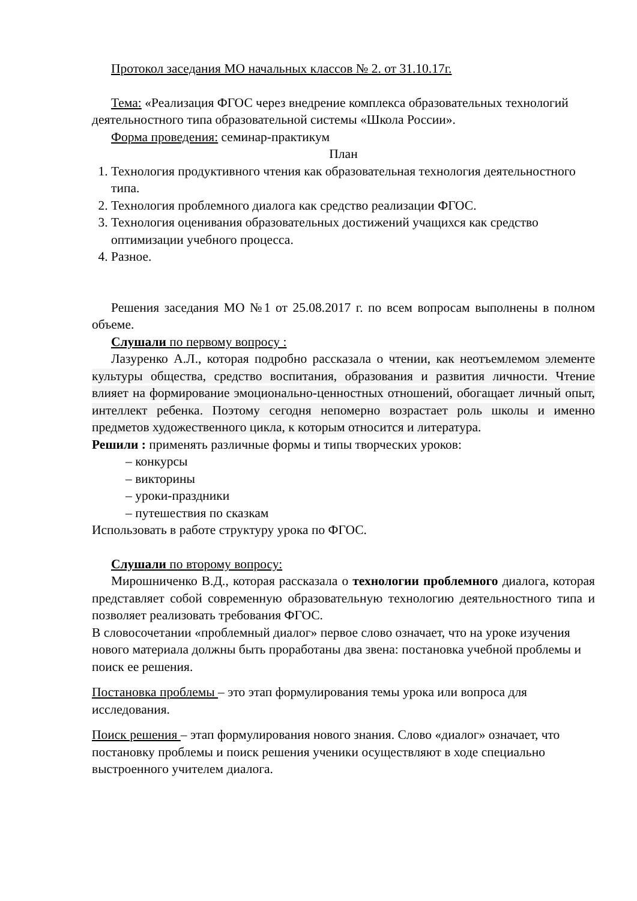Протокол заседания МО начальных классов № 2. от 31.10.17г.
Тема: «Реализация ФГОС через внедрение комплекса образовательных технологий деятельностного типа образовательной системы «Школа России».
Форма проведения: семинар-практикум
План
1. Технология продуктивного чтения как образовательная технология деятельностного типа.
2. Технология проблемного диалога как средство реализации ФГОС.
3. Технология оценивания образовательных достижений учащихся как средство оптимизации учебного процесса.
4. Разное.
Решения заседания МО №1 от 25.08.2017 г. по всем вопросам выполнены в полном объеме.
Слушали по первому вопросу :
Лазуренко А.Л., которая подробно рассказала о чтении, как неотъемлемом элементе культуры общества, средство воспитания, образования и развития личности. Чтение влияет на формирование эмоционально-ценностных отношений, обогащает личный опыт, интеллект ребенка. Поэтому сегодня непомерно возрастает роль школы и именно предметов художественного цикла, к которым относится и литература.
Решили : применять различные формы и типы творческих уроков:
– конкурсы
– викторины
– уроки-праздники
– путешествия по сказкам
Использовать в работе структуру урока по ФГОС.
Слушали по второму вопросу:
Мирошниченко В.Д., которая рассказала о технологии проблемного диалога, которая представляет собой современную образовательную технологию деятельностного типа и позволяет реализовать требования ФГОС.
В словосочетании «проблемный диалог» первое слово означает, что на уроке изучения нового материала должны быть проработаны два звена: постановка учебной проблемы и поиск ее решения.
Постановка проблемы – это этап формулирования темы урока или вопроса для исследования.
Поиск решения – этап формулирования нового знания. Слово «диалог» означает, что постановку проблемы и поиск решения ученики осуществляют в ходе специально выстроенного учителем диалога.